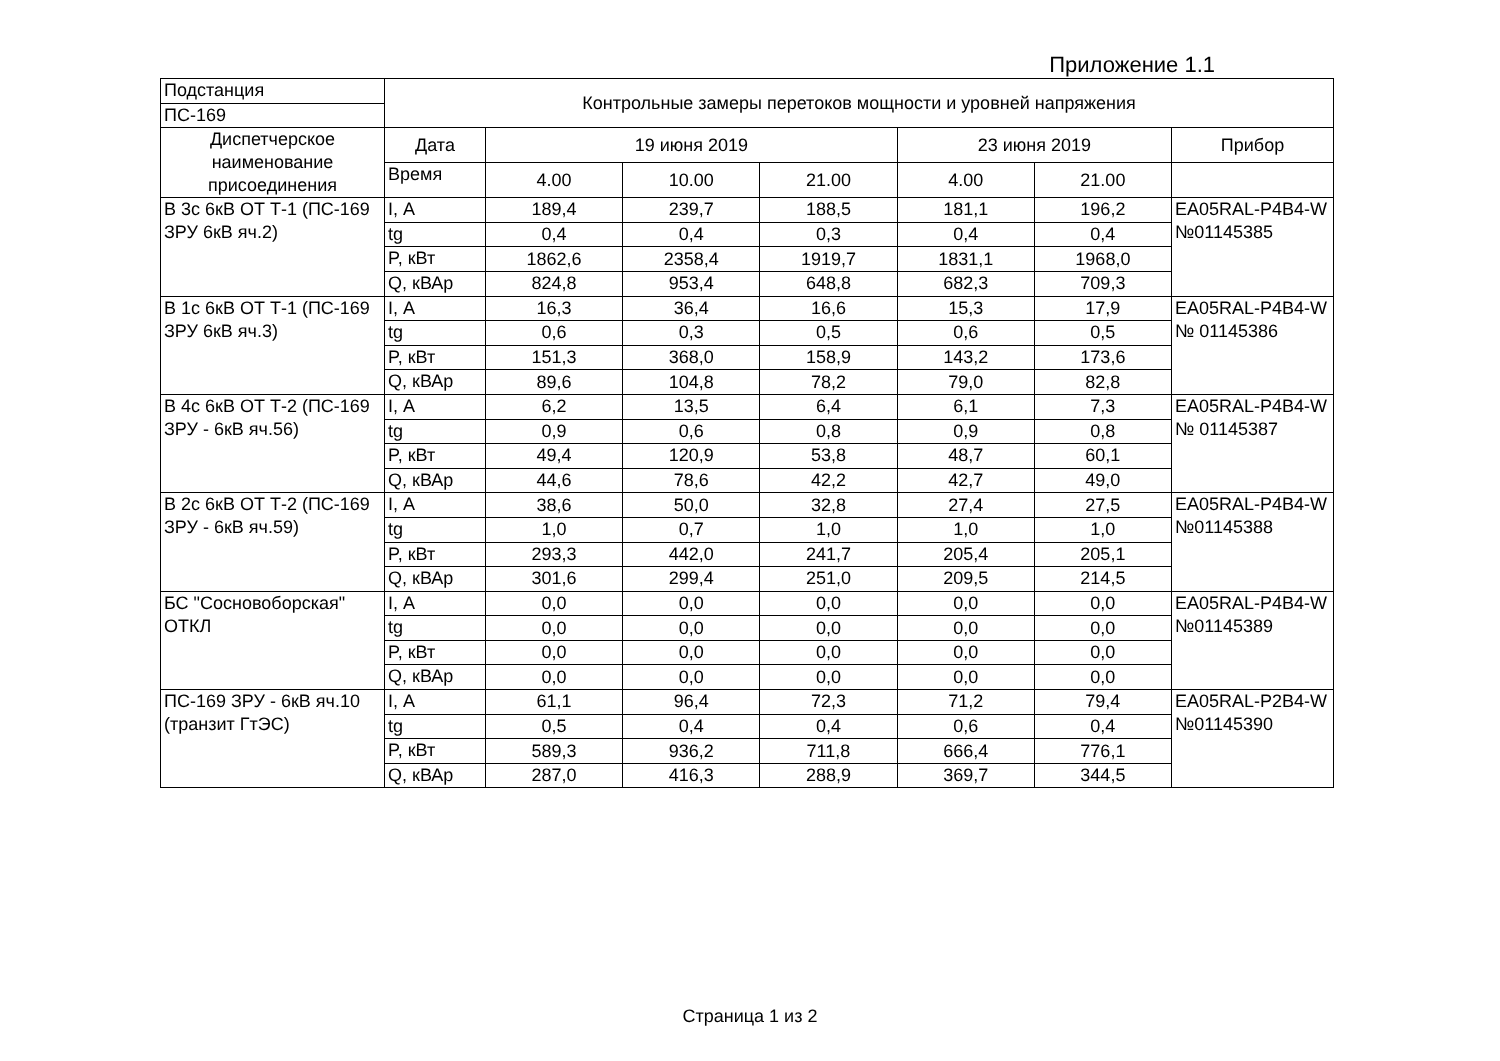Приложение 1.1
| Подстанция | Контрольные замеры перетоков мощности и уровней напряжения | | | | | | |
| ПС-169 | | | | | | | |
| Диспетчерское наименование присоединения | Дата | 19 июня 2019 | | | 23 июня 2019 | | Прибор |
| | Время | 4.00 | 10.00 | 21.00 | 4.00 | 21.00 | |
| В 3с 6кВ ОТ Т-1 (ПС-169 ЗРУ 6кВ яч.2) | I, А | 189,4 | 239,7 | 188,5 | 181,1 | 196,2 | EA05RAL-P4B4-W №01145385 |
| | tg | 0,4 | 0,4 | 0,3 | 0,4 | 0,4 | |
| | P, кВт | 1862,6 | 2358,4 | 1919,7 | 1831,1 | 1968,0 | |
| | Q, кВАр | 824,8 | 953,4 | 648,8 | 682,3 | 709,3 | |
| В 1с 6кВ ОТ Т-1 (ПС-169 ЗРУ 6кВ яч.3) | I, А | 16,3 | 36,4 | 16,6 | 15,3 | 17,9 | EA05RAL-P4B4-W № 01145386 |
| | tg | 0,6 | 0,3 | 0,5 | 0,6 | 0,5 | |
| | P, кВт | 151,3 | 368,0 | 158,9 | 143,2 | 173,6 | |
| | Q, кВАр | 89,6 | 104,8 | 78,2 | 79,0 | 82,8 | |
| В 4с 6кВ ОТ Т-2 (ПС-169 ЗРУ - 6кВ яч.56) | I, А | 6,2 | 13,5 | 6,4 | 6,1 | 7,3 | EA05RAL-P4B4-W № 01145387 |
| | tg | 0,9 | 0,6 | 0,8 | 0,9 | 0,8 | |
| | P, кВт | 49,4 | 120,9 | 53,8 | 48,7 | 60,1 | |
| | Q, кВАр | 44,6 | 78,6 | 42,2 | 42,7 | 49,0 | |
| В 2с 6кВ ОТ Т-2 (ПС-169 ЗРУ - 6кВ яч.59) | I, А | 38,6 | 50,0 | 32,8 | 27,4 | 27,5 | EA05RAL-P4B4-W №01145388 |
| | tg | 1,0 | 0,7 | 1,0 | 1,0 | 1,0 | |
| | P, кВт | 293,3 | 442,0 | 241,7 | 205,4 | 205,1 | |
| | Q, кВАр | 301,6 | 299,4 | 251,0 | 209,5 | 214,5 | |
| БС "Сосновоборская" ОТКЛ | I, А | 0,0 | 0,0 | 0,0 | 0,0 | 0,0 | EA05RAL-P4B4-W №01145389 |
| | tg | 0,0 | 0,0 | 0,0 | 0,0 | 0,0 | |
| | P, кВт | 0,0 | 0,0 | 0,0 | 0,0 | 0,0 | |
| | Q, кВАр | 0,0 | 0,0 | 0,0 | 0,0 | 0,0 | |
| ПС-169 ЗРУ - 6кВ яч.10 (транзит ГтЭС) | I, А | 61,1 | 96,4 | 72,3 | 71,2 | 79,4 | EA05RAL-P2B4-W №01145390 |
| | tg | 0,5 | 0,4 | 0,4 | 0,6 | 0,4 | |
| | P, кВт | 589,3 | 936,2 | 711,8 | 666,4 | 776,1 | |
| | Q, кВАр | 287,0 | 416,3 | 288,9 | 369,7 | 344,5 | |
Страница 1 из 2